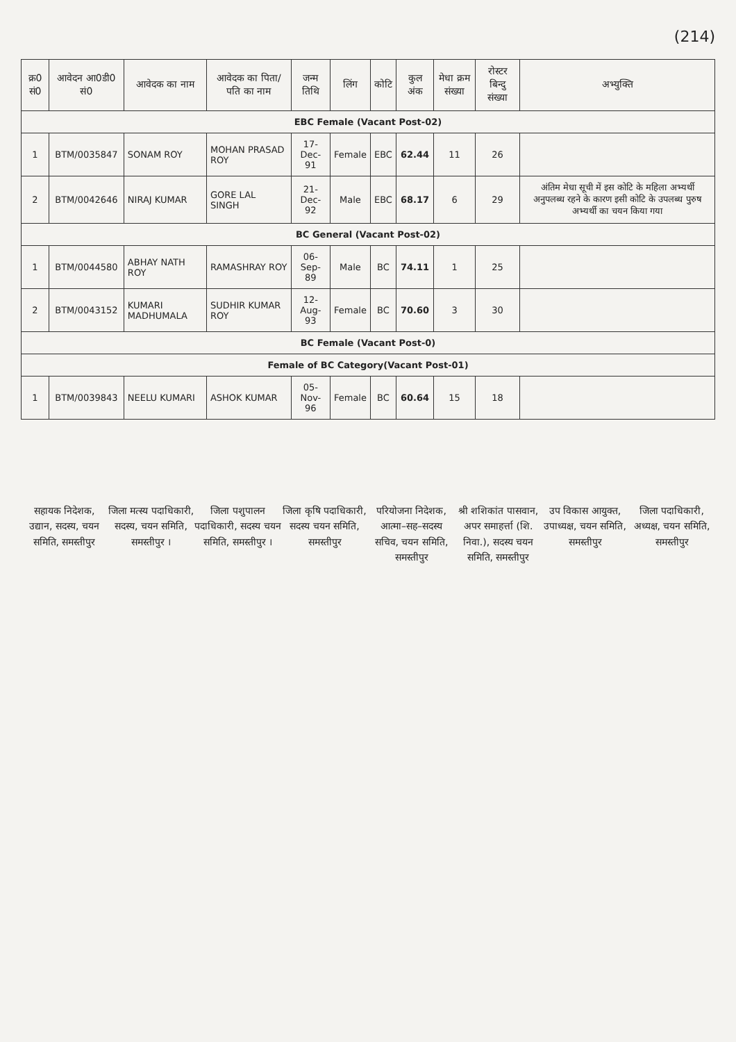(214)
| क्र0 सं0 | आवेदन आ0डी0 सं0 | आवेदक का नाम | आवेदक का पिता/पति का नाम | जन्म तिथि | लिंग | कोटि | कुल अंक | मेधा क्रम संख्या | रोस्टर बिन्दु संख्या | अभ्युक्ति |
| --- | --- | --- | --- | --- | --- | --- | --- | --- | --- | --- |
| EBC Female (Vacant Post-02) | | | | | | | | | | |
| 1 | BTM/0035847 | SONAM ROY | MOHAN PRASAD ROY | 17-Dec-91 | Female | EBC | 62.44 | 11 | 26 | |
| 2 | BTM/0042646 | NIRAJ KUMAR | GORE LAL SINGH | 21-Dec-92 | Male | EBC | 68.17 | 6 | 29 | अंतिम मेधा सूची में इस कोटि के महिला अभ्यर्थी अनुपलब्ध रहने के कारण इसी कोटि के उपलब्ध पुरुष अभ्यर्थी का चयन किया गया |
| BC General (Vacant Post-02) | | | | | | | | | | |
| 1 | BTM/0044580 | ABHAY NATH ROY | RAMASHRAY ROY | 06-Sep-89 | Male | BC | 74.11 | 1 | 25 | |
| 2 | BTM/0043152 | KUMARI MADHUMALA | SUDHIR KUMAR ROY | 12-Aug-93 | Female | BC | 70.60 | 3 | 30 | |
| BC Female (Vacant Post-0) | | | | | | | | | | |
| Female of BC Category(Vacant Post-01) | | | | | | | | | | |
| 1 | BTM/0039843 | NEELU KUMARI | ASHOK KUMAR | 05-Nov-96 | Female | BC | 60.64 | 15 | 18 | |
सहायक निदेशक, उद्यान, सदस्य, चयन समिति, समस्तीपुर
जिला मत्स्य पदाधिकारी, सदस्य, चयन समिति, समस्तीपुर ।
जिला पशुपालन पदाधिकारी, सदस्य चयन समिति, समस्तीपुर ।
जिला कृषि पदाधिकारी, सदस्य चयन समिति, समस्तीपुर
परियोजना निदेशक, आत्मा–सह–सदस्य सचिव, चयन समिति, समस्तीपुर
श्री शशिकांत पासवान, अपर समाहर्त्ता (शि. निवा.), सदस्य चयन समिति, समस्तीपुर
उप विकास आयुक्त, उपाध्यक्ष, चयन समिति, समस्तीपुर
जिला पदाधिकारी, अध्यक्ष, चयन समिति, समस्तीपुर